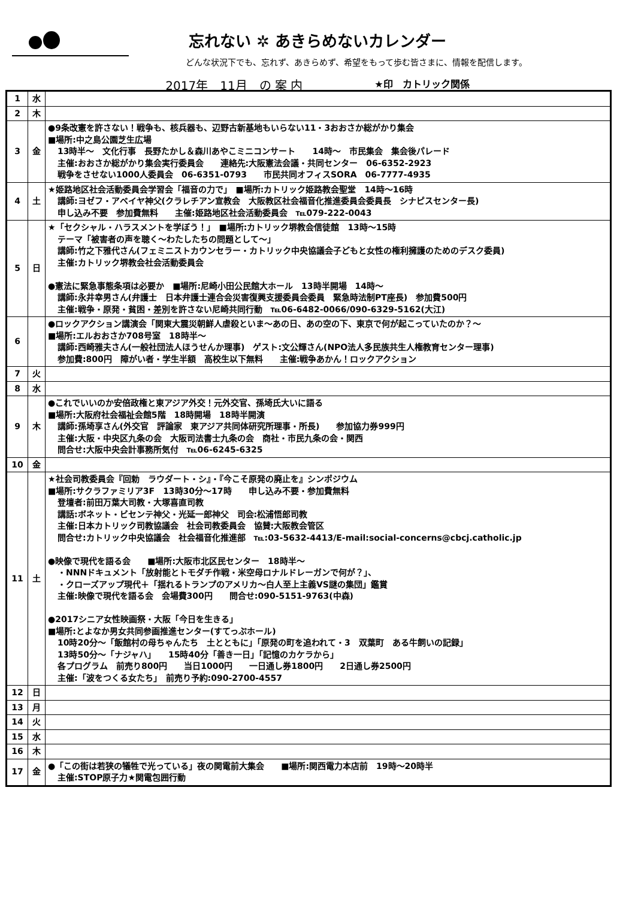忘れない ✲ あきらめないカレンダー
どんな状況下でも、忘れず、あきらめず、希望をもって歩む皆さまに、情報を配信します。
2017年　11月　の 案 内 ★印　カトリック関係
| 1 | 水 | |
| 2 | 木 | |
| 3 | 金 | ●9条改憲を許さない！戦争も、核兵器も、辺野古新基地もいらない11・3おおさか総がかり集会 ■場所:中之島公園芝生広場 13時半～ 文化行事 長野たかし＆森川あやこミニコンサート 14時～ 市民集会 集会後パレード 主催:おおさか総がかり集会実行委員会 連絡先:大阪憲法会議・共同センター 06-6352-2923 戦争をさせない1000人委員会 06-6351-0793 市民共同オフィスSORA 06-7777-4935 |
| 4 | 土 | ★姫路地区社会活動委員会学習会「福音の力で」 ■場所:カトリック姫路教会聖堂 14時～16時 講師:ヨゼフ・アベイヤ神父(クラレチアン宣教会 大阪教区社会福音化推進委員会委員長 シナピスセンター長) 申し込み不要 参加費無料 主催:姫路地区社会活動委員会 ℡079-222-0043 |
| 5 | 日 | ★「セクシャル・ハラスメントを学ぼう！」 ■場所:カトリック堺教会信徒館 13時～15時 テーマ「被害者の声を聴く～わたしたちの問題として～」 講師:竹之下雅代さん(フェミニストカウンセラー・カトリック中央協議会子どもと女性の権利擁護のためのデスク委員) 主催:カトリック堺教会社会活動委員会 ●憲法に緊急事態条項は必要か ■場所:尼崎小田公民館大ホール 13時半開場 14時～ 講師:永井幸男さん(弁護士 日本弁護士連合会災害復興支援委員会委員 緊急時法制PT座長) 参加費500円 主催:戦争・原発・貧困・差別を許さない尼崎共同行動 ℡06-6482-0066/090-6329-5162(大江) |
| 6 | | ●ロックアクション講演会「関東大震災朝鮮人虐殺といま～あの日、あの空の下、東京で何が起こっていたのか？～ ■場所:エルおおさか708号室 18時半～ 講師:西崎雅夫さん(一般社団法人ほうせんか理事) ゲスト:文公輝さん(NPO法人多民族共生人権教育センター理事) 参加費:800円 障がい者・学生半額 高校生以下無料 主催:戦争あかん！ロックアクション |
| 7 | 火 | |
| 8 | 水 | |
| 9 | 木 | ●これでいいのか安倍政権と東アジア外交！元外交官、孫埼氏大いに語る ■場所:大阪府社会福祉会館5階 18時開場 18時半開演 講師:孫埼享さん(外交官 評論家 東アジア共同体研究所理事・所長) 参加協力券999円 主催:大阪・中央区九条の会 大阪司法書士九条の会 商社・市民九条の会・関西 問合せ:大阪中央会計事務所気付 ℡06-6245-6325 |
| 10 | 金 | |
| 11 | 土 | ★社会司教委員会『回勅 ラウダート・シ』・『今こそ原発の廃止を』シンポジウム ■場所:サクラファミリア3F 13時30分～17時 申し込み不要・参加費無料 登壇者:前田万葉大司教・大塚喜直司教 講話:ボネット・ビセンテ神父・光延一郎神父 司会:松浦悟郎司教 主催:日本カトリック司教協議会 社会司教委員会 協賛:大阪教会管区 問合せ:カトリック中央協議会 社会福音化推進部 ℡:03-5632-4413/E-mail:social-concerns@cbcj.catholic.jp ●映像で現代を語る会 ■場所:大阪市北区民センター 18時半～ ・NNNドキュメント「放射能とトモダチ作戦・米空母ロナルドレーガンで何が？」、 ・クローズアップ現代＋「揺れるトランプのアメリカ～白人至上主義VS謎の集団」鑑賞 主催:映像で現代を語る会 会場費300円 問合せ:090-5151-9763(中森) ●2017シニア女性映画祭・大阪「今日を生きる」 ■場所:とよなか男女共同参画推進センター(すてっぷホール) 10時20分～「飯館村の母ちゃんたち 土とともに」「原発の町を追われて・3 双葉町 ある牛飼いの記録」 13時50分～「ナジャハ」 15時40分「善き一日」「記憶のカケラから」 各プログラム 前売り800円 当日1000円 一日通し券1800円 2日通し券2500円 主催:「波をつくる女たち」 前売り予約:090-2700-4557 |
| 12 | 日 | |
| 13 | 月 | |
| 14 | 火 | |
| 15 | 水 | |
| 16 | 木 | |
| 17 | 金 | ●「この街は若狭の犠牲で光っている」夜の関電前大集会 ■場所:関西電力本店前 19時～20時半 主催:STOP原子力★関電包囲行動 |